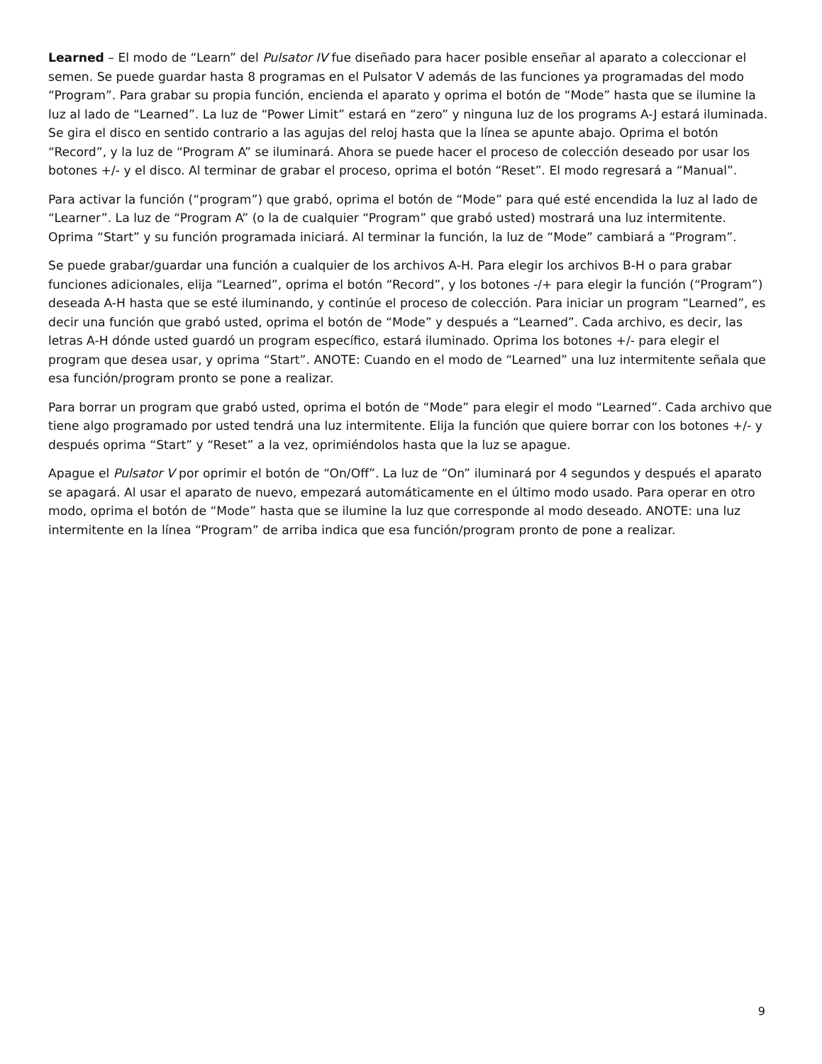Learned – El modo de “Learn” del Pulsator IV fue diseñado para hacer posible enseñar al aparato a coleccionar el semen. Se puede guardar hasta 8 programas en el Pulsator V además de las funciones ya programadas del modo “Program”. Para grabar su propia función, encienda el aparato y oprima el botón de “Mode” hasta que se ilumine la luz al lado de “Learned”. La luz de “Power Limit” estará en “zero” y ninguna luz de los programs A-J estará iluminada. Se gira el disco en sentido contrario a las agujas del reloj hasta que la línea se apunte abajo. Oprima el botón “Record”, y la luz de “Program A” se iluminará. Ahora se puede hacer el proceso de colección deseado por usar los botones +/- y el disco. Al terminar de grabar el proceso, oprima el botón “Reset”. El modo regresará a “Manual”.
Para activar la función (“program”) que grabó, oprima el botón de “Mode” para qué esté encendida la luz al lado de “Learner”. La luz de “Program A” (o la de cualquier “Program” que grabó usted) mostrará una luz intermitente. Oprima “Start” y su función programada iniciará. Al terminar la función, la luz de “Mode” cambiará a “Program”.
Se puede grabar/guardar una función a cualquier de los archivos A-H. Para elegir los archivos B-H o para grabar funciones adicionales, elija “Learned”, oprima el botón “Record”, y los botones -/+ para elegir la función (“Program”) deseada A-H hasta que se esté iluminando, y continúe el proceso de colección. Para iniciar un program “Learned”, es decir una función que grabó usted, oprima el botón de “Mode” y después a “Learned”. Cada archivo, es decir, las letras A-H dónde usted guardó un program específico, estará iluminado. Oprima los botones +/- para elegir el program que desea usar, y oprima “Start”. ANOTE: Cuando en el modo de “Learned” una luz intermitente señala que esa función/program pronto se pone a realizar.
Para borrar un program que grabó usted, oprima el botón de “Mode” para elegir el modo “Learned”. Cada archivo que tiene algo programado por usted tendrá una luz intermitente. Elija la función que quiere borrar con los botones +/- y después oprima “Start” y “Reset” a la vez, oprimiéndolos hasta que la luz se apague.
Apague el Pulsator V por oprimir el botón de “On/Off”. La luz de “On” iluminará por 4 segundos y después el aparato se apagará. Al usar el aparato de nuevo, empezará automáticamente en el último modo usado. Para operar en otro modo, oprima el botón de “Mode” hasta que se ilumine la luz que corresponde al modo deseado. ANOTE: una luz intermitente en la línea “Program” de arriba indica que esa función/program pronto de pone a realizar.
9